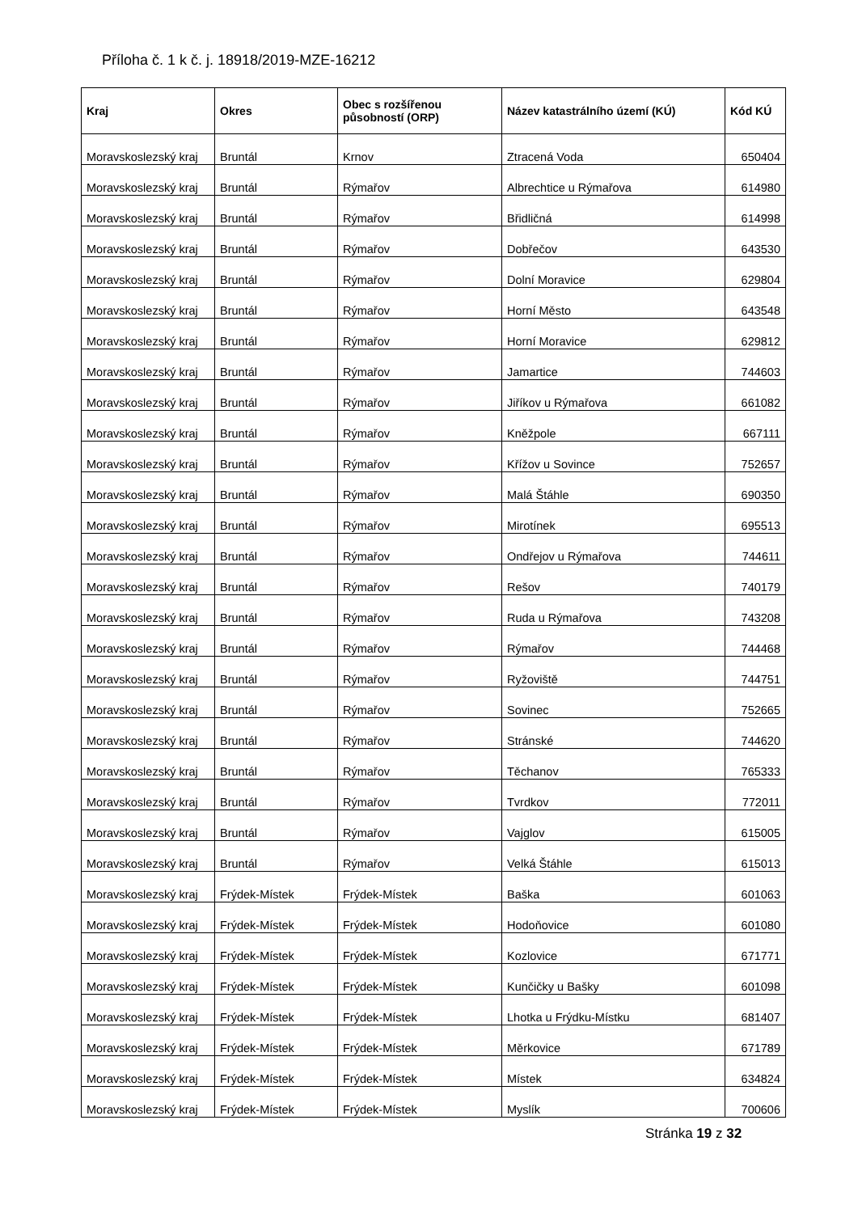Příloha č. 1 k č. j. 18918/2019-MZE-16212
| Kraj | Okres | Obec s rozšířenou působností (ORP) | Název katastrálního území (KÚ) | Kód KÚ |
| --- | --- | --- | --- | --- |
| Moravskoslezský kraj | Bruntál | Krnov | Ztracená Voda | 650404 |
| Moravskoslezský kraj | Bruntál | Rýmařov | Albrechtice u Rýmařova | 614980 |
| Moravskoslezský kraj | Bruntál | Rýmařov | Břidličná | 614998 |
| Moravskoslezský kraj | Bruntál | Rýmařov | Dobřečov | 643530 |
| Moravskoslezský kraj | Bruntál | Rýmařov | Dolní Moravice | 629804 |
| Moravskoslezský kraj | Bruntál | Rýmařov | Horní Město | 643548 |
| Moravskoslezský kraj | Bruntál | Rýmařov | Horní Moravice | 629812 |
| Moravskoslezský kraj | Bruntál | Rýmařov | Jamartice | 744603 |
| Moravskoslezský kraj | Bruntál | Rýmařov | Jiříkov u Rýmařova | 661082 |
| Moravskoslezský kraj | Bruntál | Rýmařov | Kněžpole | 667111 |
| Moravskoslezský kraj | Bruntál | Rýmařov | Křížov u Sovince | 752657 |
| Moravskoslezský kraj | Bruntál | Rýmařov | Malá Štáhle | 690350 |
| Moravskoslezský kraj | Bruntál | Rýmařov | Mirotínek | 695513 |
| Moravskoslezský kraj | Bruntál | Rýmařov | Ondřejov u Rýmařova | 744611 |
| Moravskoslezský kraj | Bruntál | Rýmařov | Rešov | 740179 |
| Moravskoslezský kraj | Bruntál | Rýmařov | Ruda u Rýmařova | 743208 |
| Moravskoslezský kraj | Bruntál | Rýmařov | Rýmařov | 744468 |
| Moravskoslezský kraj | Bruntál | Rýmařov | Ryžoviště | 744751 |
| Moravskoslezský kraj | Bruntál | Rýmařov | Sovinec | 752665 |
| Moravskoslezský kraj | Bruntál | Rýmařov | Stránské | 744620 |
| Moravskoslezský kraj | Bruntál | Rýmařov | Těchanov | 765333 |
| Moravskoslezský kraj | Bruntál | Rýmařov | Tvrdkov | 772011 |
| Moravskoslezský kraj | Bruntál | Rýmařov | Vajglov | 615005 |
| Moravskoslezský kraj | Bruntál | Rýmařov | Velká Štáhle | 615013 |
| Moravskoslezský kraj | Frýdek-Místek | Frýdek-Místek | Baška | 601063 |
| Moravskoslezský kraj | Frýdek-Místek | Frýdek-Místek | Hodoňovice | 601080 |
| Moravskoslezský kraj | Frýdek-Místek | Frýdek-Místek | Kozlovice | 671771 |
| Moravskoslezský kraj | Frýdek-Místek | Frýdek-Místek | Kunčičky u Bašky | 601098 |
| Moravskoslezský kraj | Frýdek-Místek | Frýdek-Místek | Lhotka u Frýdku-Místku | 681407 |
| Moravskoslezský kraj | Frýdek-Místek | Frýdek-Místek | Měrkovice | 671789 |
| Moravskoslezský kraj | Frýdek-Místek | Frýdek-Místek | Místek | 634824 |
| Moravskoslezský kraj | Frýdek-Místek | Frýdek-Místek | Myslík | 700606 |
Stránka 19 z 32